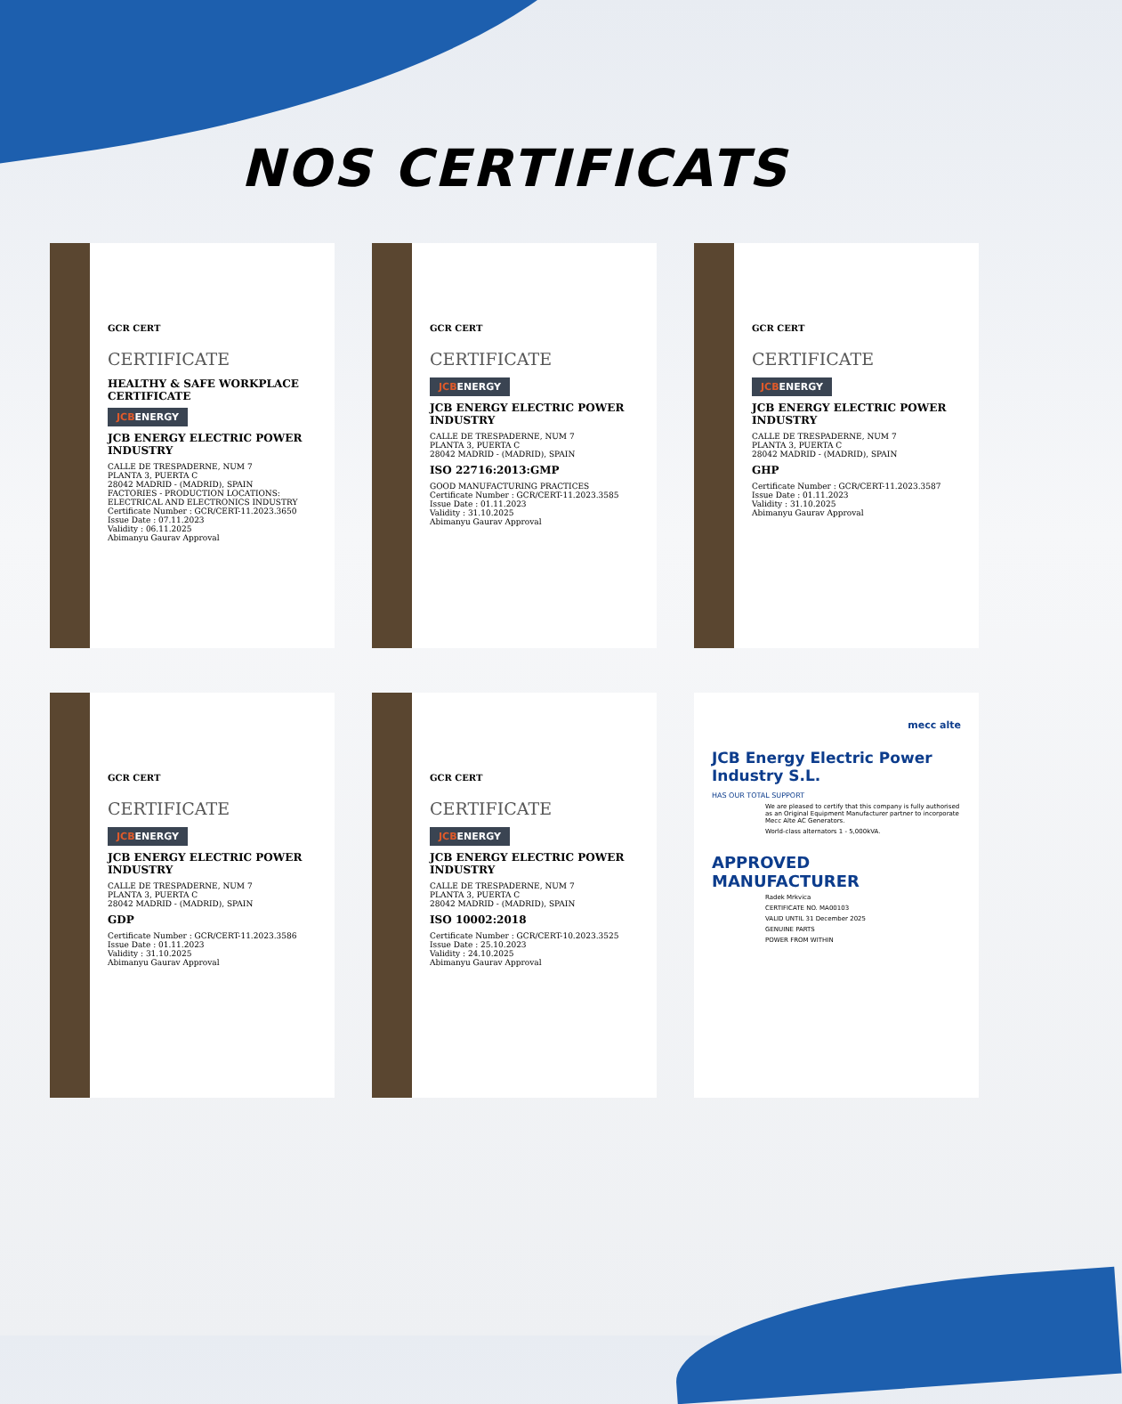NOS CERTIFICATS
GCR CERT
CERTIFICATE
HEALTHY & SAFE WORKPLACE CERTIFICATE
JCBENERGY
JCB ENERGY ELECTRIC POWER INDUSTRY
CALLE DE TRESPADERNE, NUM 7
PLANTA 3, PUERTA C
28042 MADRID - (MADRID), SPAIN
FACTORIES - PRODUCTION LOCATIONS: ELECTRICAL AND ELECTRONICS INDUSTRY
Certificate Number : GCR/CERT-11.2023.3650
Issue Date : 07.11.2023
Validity : 06.11.2025
Abimanyu Gaurav Approval
GCR CERT
CERTIFICATE
JCBENERGY
JCB ENERGY ELECTRIC POWER INDUSTRY
CALLE DE TRESPADERNE, NUM 7
PLANTA 3, PUERTA C
28042 MADRID - (MADRID), SPAIN
ISO 22716:2013:GMP
GOOD MANUFACTURING PRACTICES
Certificate Number : GCR/CERT-11.2023.3585
Issue Date : 01.11.2023
Validity : 31.10.2025
Abimanyu Gaurav Approval
GCR CERT
CERTIFICATE
JCBENERGY
JCB ENERGY ELECTRIC POWER INDUSTRY
CALLE DE TRESPADERNE, NUM 7
PLANTA 3, PUERTA C
28042 MADRID - (MADRID), SPAIN
GHP
Certificate Number : GCR/CERT-11.2023.3587
Issue Date : 01.11.2023
Validity : 31.10.2025
Abimanyu Gaurav Approval
GCR CERT
CERTIFICATE
JCBENERGY
JCB ENERGY ELECTRIC POWER INDUSTRY
CALLE DE TRESPADERNE, NUM 7
PLANTA 3, PUERTA C
28042 MADRID - (MADRID), SPAIN
GDP
Certificate Number : GCR/CERT-11.2023.3586
Issue Date : 01.11.2023
Validity : 31.10.2025
Abimanyu Gaurav Approval
GCR CERT
CERTIFICATE
JCBENERGY
JCB ENERGY ELECTRIC POWER INDUSTRY
CALLE DE TRESPADERNE, NUM 7
PLANTA 3, PUERTA C
28042 MADRID - (MADRID), SPAIN
ISO 10002:2018
Certificate Number : GCR/CERT-10.2023.3525
Issue Date : 25.10.2023
Validity : 24.10.2025
Abimanyu Gaurav Approval
mecc alte
JCB Energy Electric Power Industry S.L.
HAS OUR TOTAL SUPPORT
We are pleased to certify that this company is fully authorised as an Original Equipment Manufacturer partner to incorporate Mecc Alte AC Generators.
World-class alternators 1 - 5,000kVA.
APPROVED MANUFACTURER
Radek Mrkvica
CERTIFICATE NO. MA00103
VALID UNTIL 31 December 2025
GENUINE PARTS
POWER FROM WITHIN